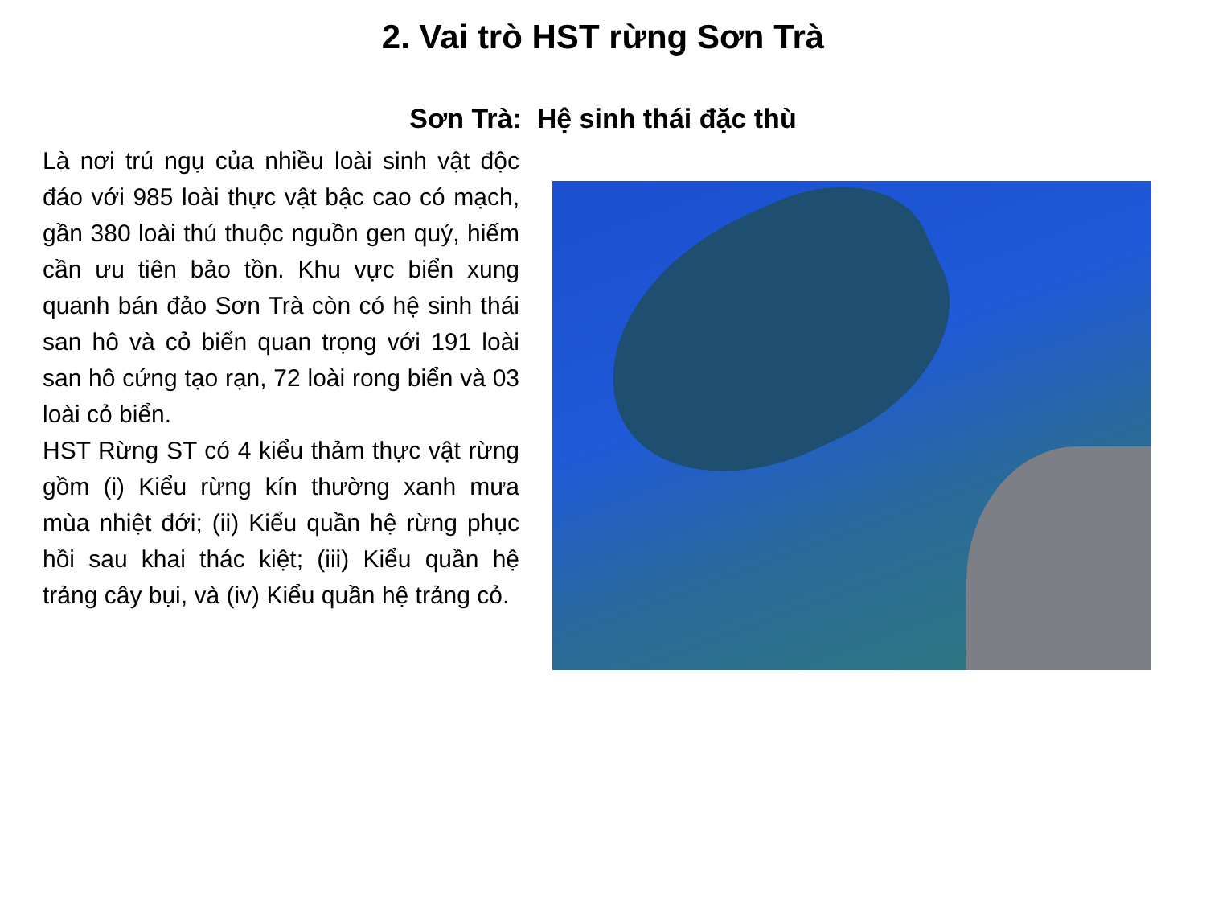2. Vai trò HST rừng Sơn Trà
Sơn Trà: Hệ sinh thái đặc thù
Là nơi trú ngụ của nhiều loài sinh vật độc đáo với 985 loài thực vật bậc cao có mạch, gần 380 loài thú thuộc nguồn gen quý, hiếm cần ưu tiên bảo tồn. Khu vực biển xung quanh bán đảo Sơn Trà còn có hệ sinh thái san hô và cỏ biển quan trọng với 191 loài san hô cứng tạo rạn, 72 loài rong biển và 03 loài cỏ biển.
HST Rừng ST có 4 kiểu thảm thực vật rừng gồm (i) Kiểu rừng kín thường xanh mưa mùa nhiệt đới; (ii) Kiểu quần hệ rừng phục hồi sau khai thác kiệt; (iii) Kiểu quần hệ trảng cây bụi, và (iv) Kiểu quần hệ trảng cỏ.